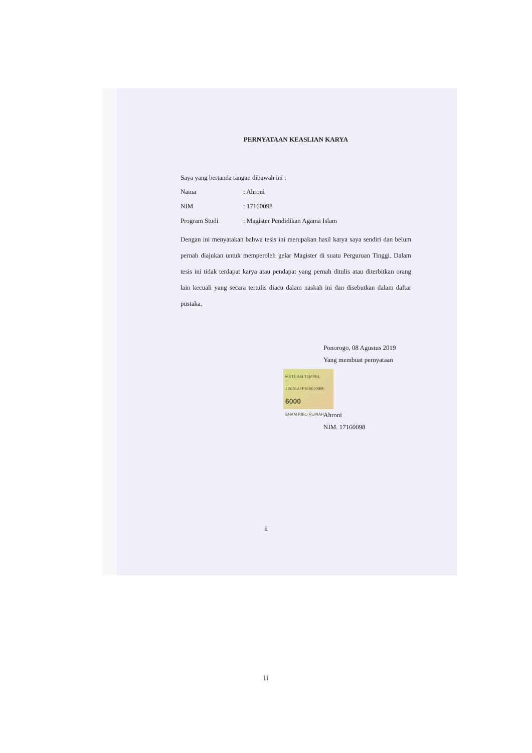PERNYATAAN KEASLIAN KARYA
Saya yang bertanda tangan dibawah ini :
Nama: Ahroni
NIM: 17160098
Program Studi: Magister Pendidikan Agama Islam
Dengan ini menyatakan bahwa tesis ini merupakan hasil karya saya sendiri dan belum pernah diajukan untuk memperoleh gelar Magister di suatu Perguruan Tinggi. Dalam tesis ini tidak terdapat karya atau pendapat yang pernah ditulis atau diterbitkan orang lain kecuali yang secara tertulis diacu dalam naskah ini dan disebutkan dalam daftar pustaka.
Ponorogo, 08 Agustus 2019
Yang membuat pernyataan
METERAI TEMPEL
7E631AFF915020995
6000
ENAM RIBU RUPIAH
Ahroni
NIM. 17160098
ii
ii